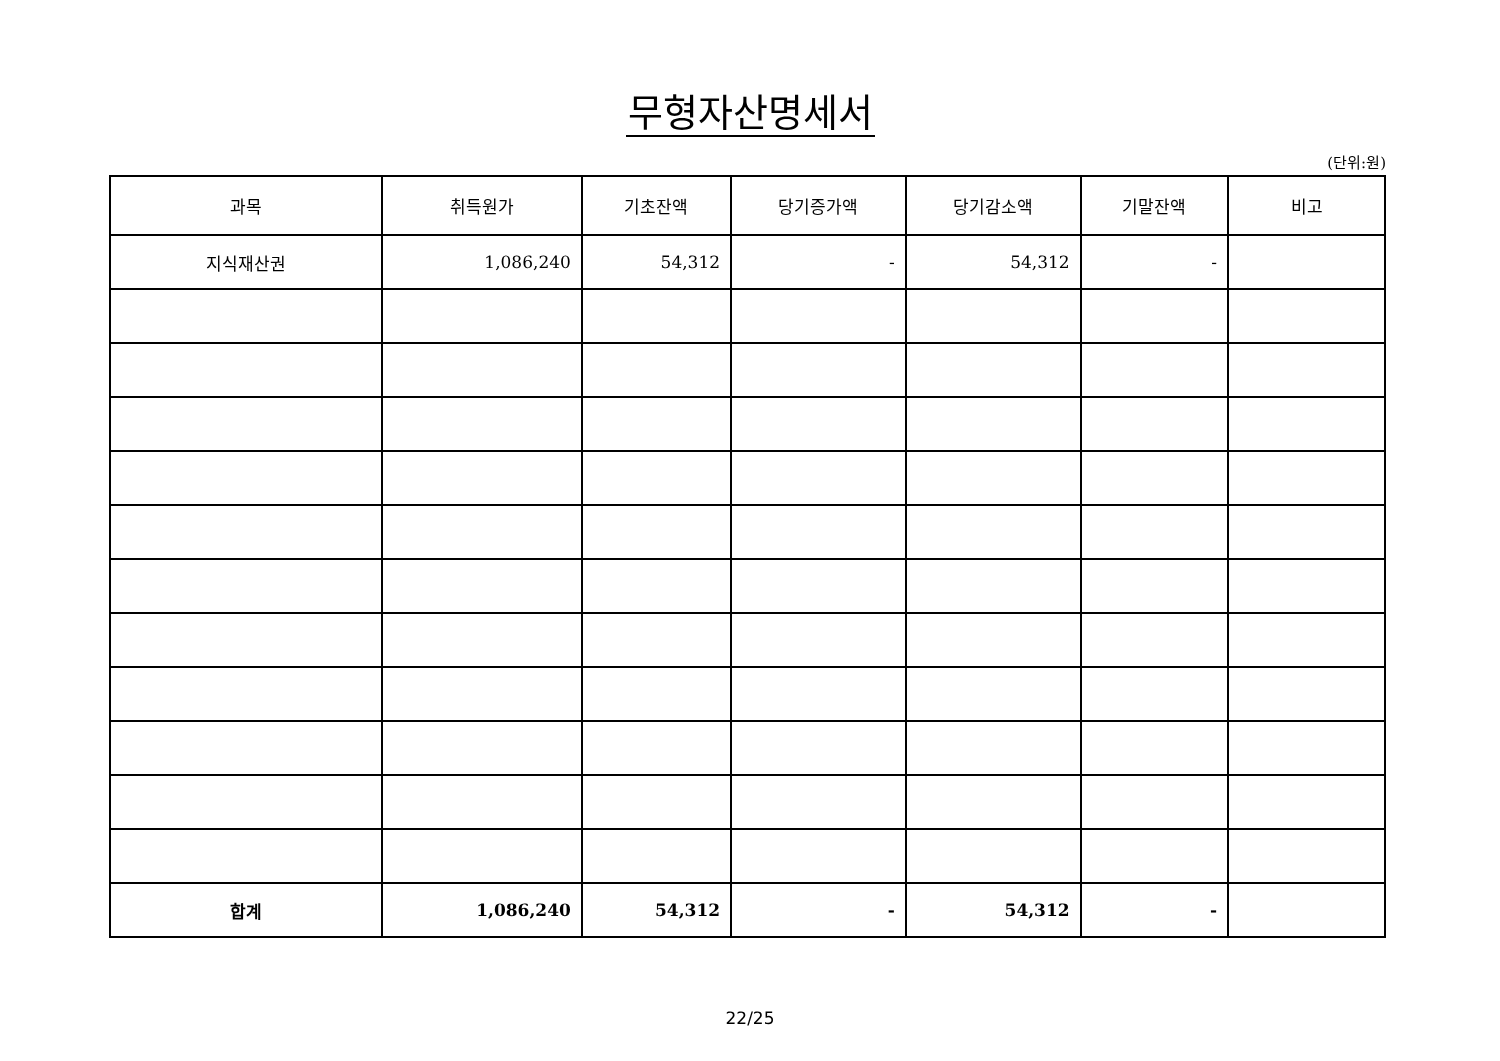무형자산명세서
(단위:원)
| 과목 | 취득원가 | 기초잔액 | 당기증가액 | 당기감소액 | 기말잔액 | 비고 |
| --- | --- | --- | --- | --- | --- | --- |
| 지식재산권 | 1,086,240 | 54,312 | - | 54,312 | - | |
| 합계 | 1,086,240 | 54,312 | - | 54,312 | - | |
22/25